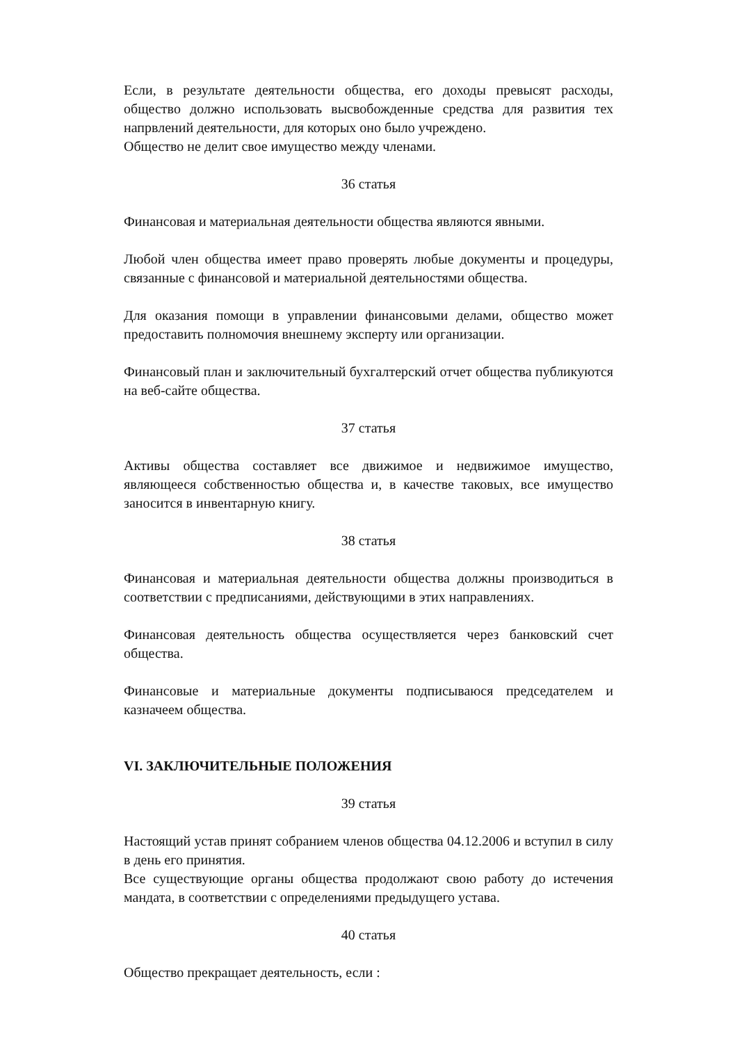Если, в результате деятельности общества, его доходы превысят расходы, общество должно использовать высвобожденные средства для развития тех напрвлений деятельности, для которых оно было учреждено.
Общество не делит свое имущество между членами.
36 статья
Финансовая и материальная деятельности общества являются явными.
Любой член общества имеет право проверять любые документы и процедуры, связанные с финансовой и материальной деятельностями общества.
Для оказания помощи в управлении финансовыми делами, общество может предоставить полномочия внешнему эксперту или организации.
Финансовый план и заключительный бухгалтерский отчет общества публикуются на веб-сайте общества.
37 статья
Активы общества составляет все движимое и недвижимое имущество, являющееся собственностью общества и, в качестве таковых, все имущество заносится в инвентарную книгу.
38 статья
Финансовая и материальная деятельности общества должны производиться в соответствии с предписаниями, действующими в этих направлениях.
Финансовая деятельность общества осуществляется через банковский счет общества.
Финансовые и материальные документы подписываюся председателем и казначеем общества.
VI. ЗАКЛЮЧИТЕЛЬНЫЕ ПОЛОЖЕНИЯ
39 статья
Настоящий устав принят собранием членов общества 04.12.2006 и вступил в силу в день его принятия.
Все существующие органы общества продолжают свою работу до истечения мандата, в соответствии с определениями предыдущего устава.
40 статья
Общество прекращает деятельность, если :